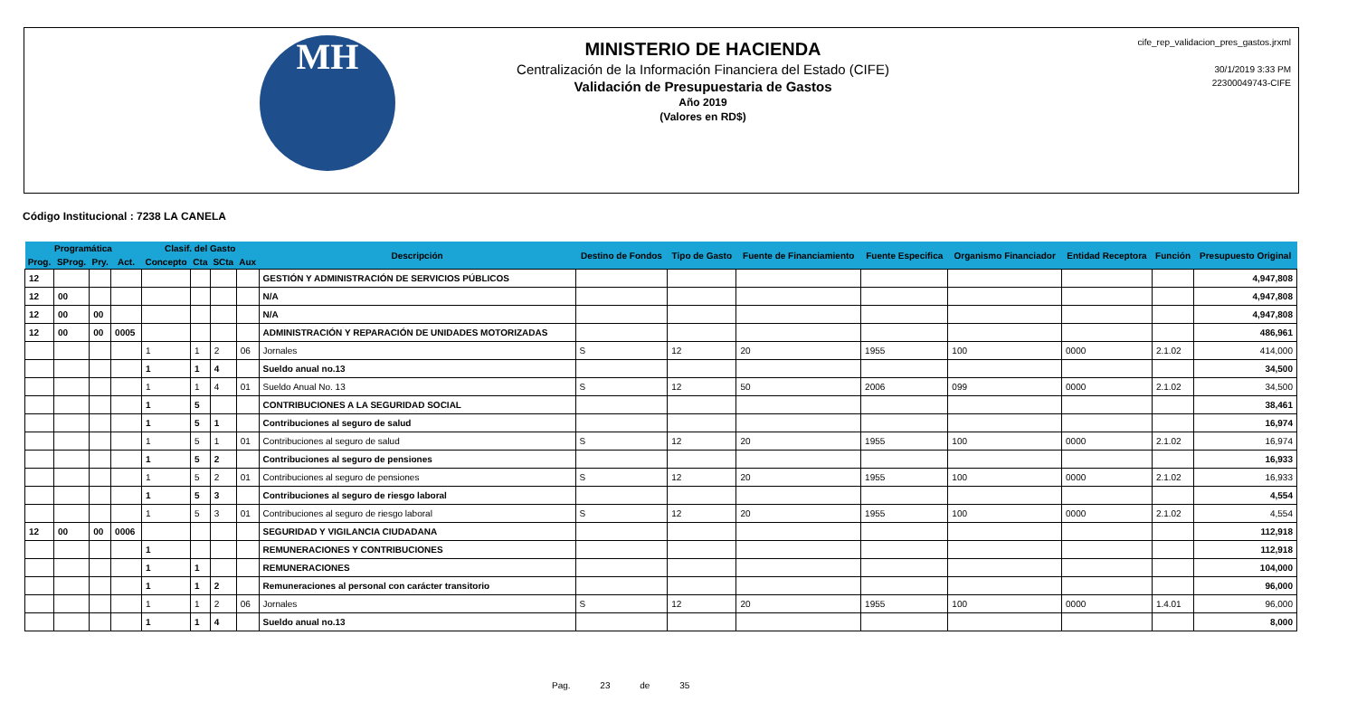MH
MINISTERIO DE HACIENDA
Centralización de la Información Financiera del Estado (CIFE)
Validación de Presupuestaria de Gastos
Año 2019
(Valores en RD$)
cife_rep_validacion_pres_gastos.jrxml
30/1/2019 3:33 PM
22300049743-CIFE
Código Institucional : 7238 LA CANELA
| Programática | | | | Clasif. del Gasto | | | | Descripción | Destino de Fondos | Tipo de Gasto | Fuente de Financiamiento | Fuente Especifica | Organismo Financiador | Entidad Receptora | Función | Presupuesto Original |
| --- | --- | --- | --- | --- | --- | --- | --- | --- | --- | --- | --- | --- | --- | --- | --- | --- |
| Prog. | SProg. | Pry. | Act. | Concepto | Cta | SCta | Aux | | | | | | | | | |
| 12 | | | | | | | | GESTIÓN Y ADMINISTRACIÓN DE SERVICIOS PÚBLICOS | | | | | | | | 4,947,808 |
| 12 | 00 | | | | | | | N/A | | | | | | | | 4,947,808 |
| 12 | 00 | 00 | | | | | | N/A | | | | | | | | 4,947,808 |
| 12 | 00 | 00 | 0005 | | | | | ADMINISTRACIÓN Y REPARACIÓN DE UNIDADES MOTORIZADAS | | | | | | | | 486,961 |
| | | | | 1 | 1 | 2 | 06 | Jornales | S | 12 | 20 | 1955 | 100 | 0000 | 2.1.02 | 414,000 |
| | | | | 1 | 1 | 4 | | Sueldo anual no.13 | | | | | | | | 34,500 |
| | | | | 1 | 1 | 4 | 01 | Sueldo Anual No. 13 | S | 12 | 50 | 2006 | 099 | 0000 | 2.1.02 | 34,500 |
| | | | | 1 | 5 | | | CONTRIBUCIONES A LA SEGURIDAD SOCIAL | | | | | | | | 38,461 |
| | | | | 1 | 5 | 1 | | Contribuciones al seguro de salud | | | | | | | | 16,974 |
| | | | | 1 | 5 | 1 | 01 | Contribuciones al seguro de salud | S | 12 | 20 | 1955 | 100 | 0000 | 2.1.02 | 16,974 |
| | | | | 1 | 5 | 2 | | Contribuciones al seguro de pensiones | | | | | | | | 16,933 |
| | | | | 1 | 5 | 2 | 01 | Contribuciones al seguro de pensiones | S | 12 | 20 | 1955 | 100 | 0000 | 2.1.02 | 16,933 |
| | | | | 1 | 5 | 3 | | Contribuciones al seguro de riesgo laboral | | | | | | | | 4,554 |
| | | | | 1 | 5 | 3 | 01 | Contribuciones al seguro de riesgo laboral | S | 12 | 20 | 1955 | 100 | 0000 | 2.1.02 | 4,554 |
| 12 | 00 | 00 | 0006 | | | | | SEGURIDAD Y VIGILANCIA CIUDADANA | | | | | | | | 112,918 |
| | | | | 1 | | | | REMUNERACIONES Y CONTRIBUCIONES | | | | | | | | 112,918 |
| | | | | 1 | 1 | | | REMUNERACIONES | | | | | | | | 104,000 |
| | | | | 1 | 1 | 2 | | Remuneraciones al personal con carácter transitorio | | | | | | | | 96,000 |
| | | | | 1 | 1 | 2 | 06 | Jornales | S | 12 | 20 | 1955 | 100 | 0000 | 1.4.01 | 96,000 |
| | | | | 1 | 1 | 4 | | Sueldo anual no.13 | | | | | | | | 8,000 |
Pag. 23 de 35